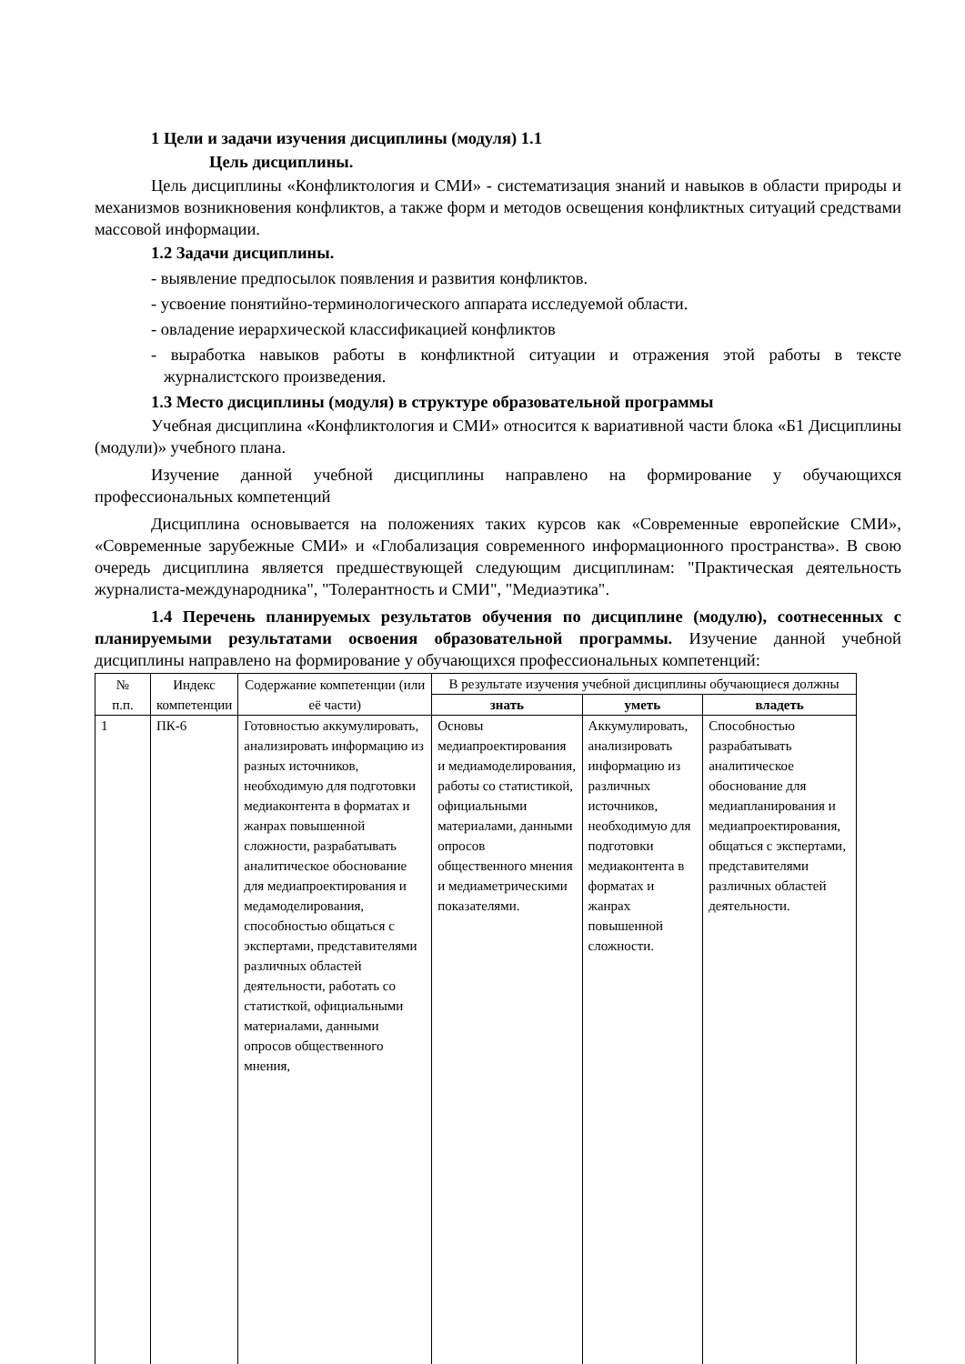1 Цели и задачи изучения дисциплины (модуля) 1.1
Цель дисциплины.
Цель дисциплины «Конфликтология и СМИ» - систематизация знаний и навыков в области природы и механизмов возникновения конфликтов, а также форм и методов освещения конфликтных ситуаций средствами массовой информации.
1.2 Задачи дисциплины.
- выявление предпосылок появления и развития конфликтов.
- усвоение понятийно-терминологического аппарата исследуемой области.
- овладение иерархической классификацией конфликтов
- выработка навыков работы в конфликтной ситуации и отражения этой работы в тексте журналистского произведения.
1.3 Место дисциплины (модуля) в структуре образовательной программы
Учебная дисциплина «Конфликтология и СМИ» относится к вариативной части блока «Б1 Дисциплины (модули)» учебного плана.
Изучение данной учебной дисциплины направлено на формирование у обучающихся профессиональных компетенций
Дисциплина основывается на положениях таких курсов как «Современные европейские СМИ», «Современные зарубежные СМИ» и «Глобализация современного информационного пространства». В свою очередь дисциплина является предшествующей следующим дисциплинам: "Практическая деятельность журналиста-международника", "Толерантность и СМИ", "Медиаэтика".
1.4 Перечень планируемых результатов обучения по дисциплине (модулю), соотнесенных с планируемыми результатами освоения образовательной программы. Изучение данной учебной дисциплины направлено на формирование у обучающихся профессиональных компетенций:
| № п.п. | Индекс компетенции | Содержание компетенции (или её части) | В результате изучения учебной дисциплины обучающиеся должны | | |
| --- | --- | --- | --- | --- | --- |
| | | | знать | уметь | владеть |
| 1 | ПК-6 | Готовностью аккумулировать, анализировать информацию из разных источников, необходимую для подготовки медиаконтента в форматах и жанрах повышенной сложности, разрабатывать аналитическое обоснование для медиапроектирования и медамоделирования, способностью общаться с экспертами, представителями различных областей деятельности, работать со статисткой, официальными материалами, данными опросов общественного мнения, | Основы медиапроектирования и медиамоделирования, работы со статистикой, официальными материалами, данными опросов общественного мнения и медиаметрическими показателями. | Аккумулировать, анализировать информацию из различных источников, необходимую для подготовки медиаконтента в форматах и жанрах повышенной сложности. | Способностью разрабатывать аналитическое обоснование для медиапланирования и медиапроектирования, общаться с экспертами, представителями различных областей деятельности. |